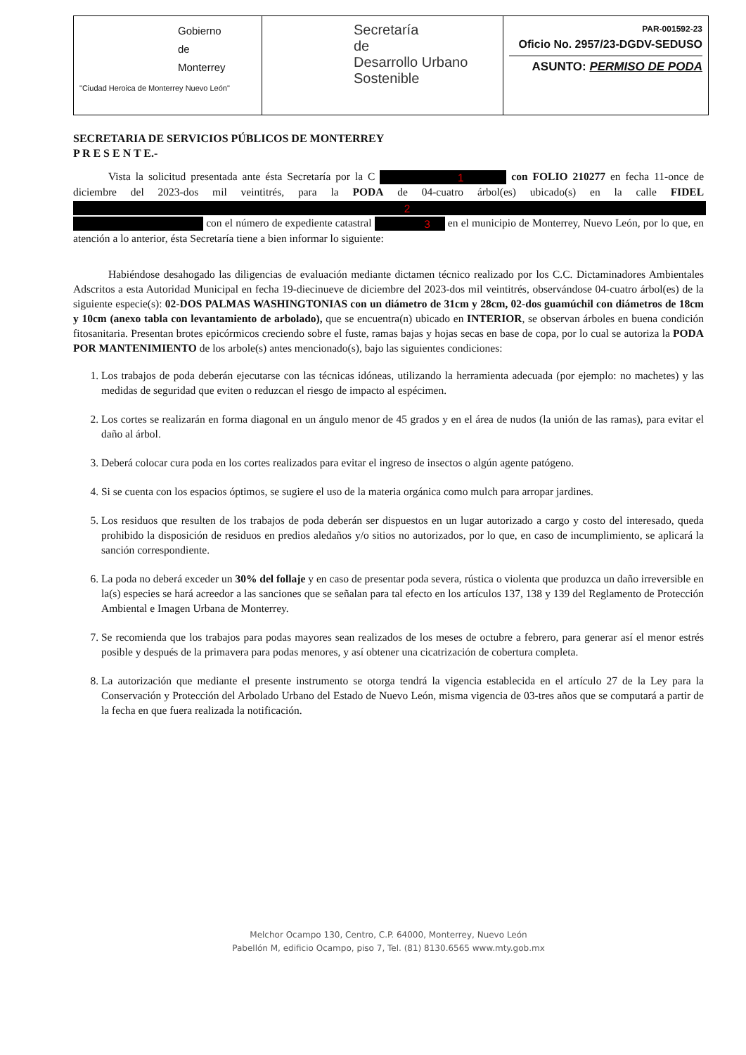Gobierno
de
Monterrey
"Ciudad Heroica de Monterrey Nuevo León"
Secretaría
de
Desarrollo Urbano
Sostenible
PAR-001592-23
Oficio No. 2957/23-DGDV-SEDUSO
ASUNTO: PERMISO DE PODA
SECRETARIA DE SERVICIOS PÚBLICOS DE MONTERREY
P R E S E N T E.-
Vista la solicitud presentada ante ésta Secretaría por la C 1 con FOLIO 210277 en fecha 11-once de diciembre del 2023-dos mil veintitrés, para la PODA de 04-cuatro árbol(es) ubicado(s) en la calle FIDEL 2 con el número de expediente catastral 3 en el municipio de Monterrey, Nuevo León, por lo que, en atención a lo anterior, ésta Secretaría tiene a bien informar lo siguiente:
Habiéndose desahogado las diligencias de evaluación mediante dictamen técnico realizado por los C.C. Dictaminadores Ambientales Adscritos a esta Autoridad Municipal en fecha 19-diecinueve de diciembre del 2023-dos mil veintitrés, observándose 04-cuatro árbol(es) de la siguiente especie(s): 02-DOS PALMAS WASHINGTONIAS con un diámetro de 31cm y 28cm, 02-dos guamúchil con diámetros de 18cm y 10cm (anexo tabla con levantamiento de arbolado), que se encuentra(n) ubicado en INTERIOR, se observan árboles en buena condición fitosanitaria. Presentan brotes epicórmicos creciendo sobre el fuste, ramas bajas y hojas secas en base de copa, por lo cual se autoriza la PODA POR MANTENIMIENTO de los arbole(s) antes mencionado(s), bajo las siguientes condiciones:
1. Los trabajos de poda deberán ejecutarse con las técnicas idóneas, utilizando la herramienta adecuada (por ejemplo: no machetes) y las medidas de seguridad que eviten o reduzcan el riesgo de impacto al espécimen.
2. Los cortes se realizarán en forma diagonal en un ángulo menor de 45 grados y en el área de nudos (la unión de las ramas), para evitar el daño al árbol.
3. Deberá colocar cura poda en los cortes realizados para evitar el ingreso de insectos o algún agente patógeno.
4. Si se cuenta con los espacios óptimos, se sugiere el uso de la materia orgánica como mulch para arropar jardines.
5. Los residuos que resulten de los trabajos de poda deberán ser dispuestos en un lugar autorizado a cargo y costo del interesado, queda prohibido la disposición de residuos en predios aledaños y/o sitios no autorizados, por lo que, en caso de incumplimiento, se aplicará la sanción correspondiente.
6. La poda no deberá exceder un 30% del follaje y en caso de presentar poda severa, rústica o violenta que produzca un daño irreversible en la(s) especies se hará acreedor a las sanciones que se señalan para tal efecto en los artículos 137, 138 y 139 del Reglamento de Protección Ambiental e Imagen Urbana de Monterrey.
7. Se recomienda que los trabajos para podas mayores sean realizados de los meses de octubre a febrero, para generar así el menor estrés posible y después de la primavera para podas menores, y así obtener una cicatrización de cobertura completa.
8. La autorización que mediante el presente instrumento se otorga tendrá la vigencia establecida en el artículo 27 de la Ley para la Conservación y Protección del Arbolado Urbano del Estado de Nuevo León, misma vigencia de 03-tres años que se computará a partir de la fecha en que fuera realizada la notificación.
Melchor Ocampo 130, Centro, C.P. 64000, Monterrey, Nuevo León
Pabellón M, edificio Ocampo, piso 7, Tel. (81) 8130.6565 www.mty.gob.mx